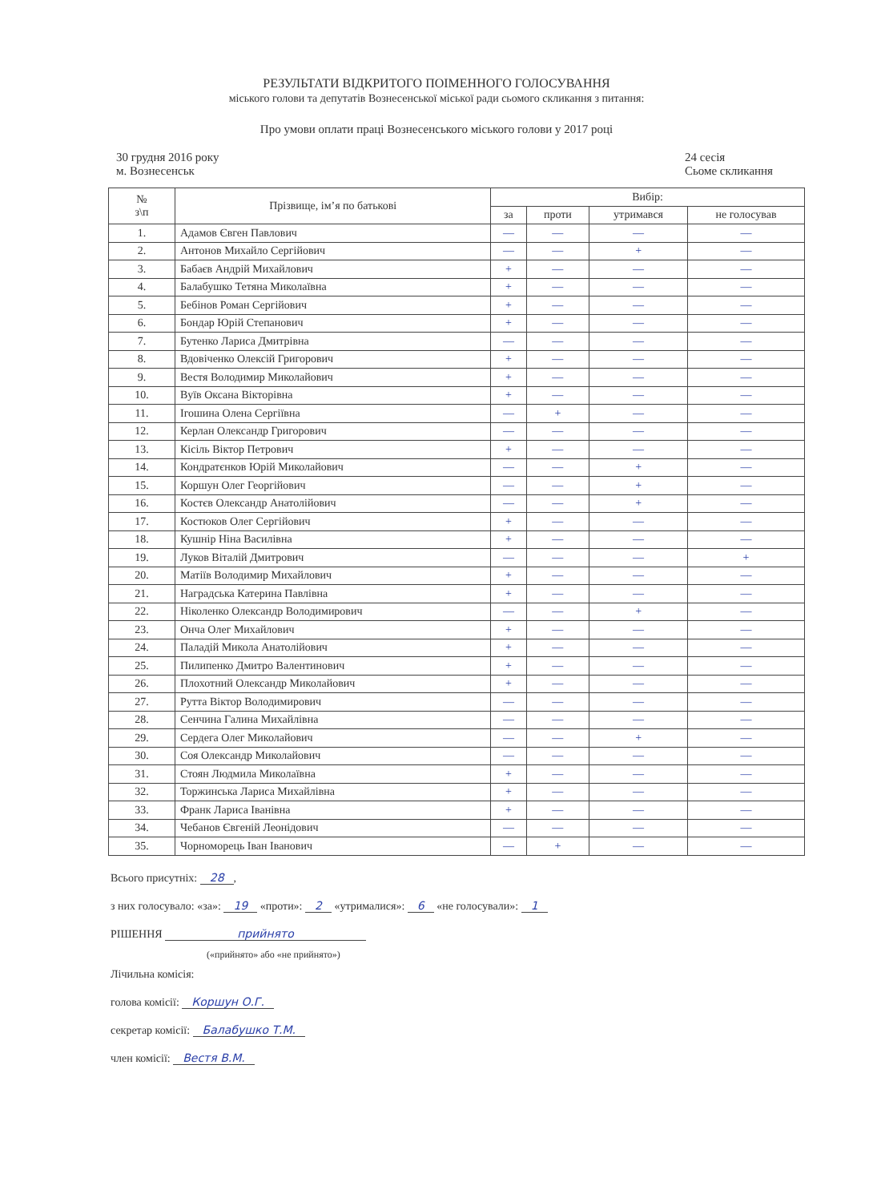РЕЗУЛЬТАТИ ВІДКРИТОГО ПОІМЕННОГО ГОЛОСУВАННЯ
міського голови та депутатів Вознесенської міської ради сьомого скликання з питання:
Про умови оплати праці Вознесенського міського голови у 2017 році
30 грудня 2016 року
м. Вознесенськ
24 сесія
Сьоме скликання
| № з\п | Прізвище, ім’я по батькові | Вибір: | | | |
| --- | --- | --- | --- | --- | --- |
| | | за | проти | утримався | не голосував |
| 1. | Адамов Євген Павлович | — | — | — | — |
| 2. | Антонов Михайло Сергійович | — | — | + | — |
| 3. | Бабаєв Андрій Михайлович | + | — | — | — |
| 4. | Балабушко Тетяна Миколаївна | + | — | — | — |
| 5. | Бебінов Роман Сергійович | + | — | — | — |
| 6. | Бондар Юрій Степанович | + | — | — | — |
| 7. | Бутенко Лариса Дмитрівна | — | — | — | — |
| 8. | Вдовіченко Олексій Григорович | + | — | — | — |
| 9. | Вестя Володимир Миколайович | + | — | — | — |
| 10. | Вуїв Оксана Вікторівна | + | — | — | — |
| 11. | Ігошина Олена Сергіївна | — | + | — | — |
| 12. | Керлан Олександр Григорович | — | — | — | — |
| 13. | Кісіль Віктор Петрович | + | — | — | — |
| 14. | Кондратєнков Юрій Миколайович | — | — | + | — |
| 15. | Коршун Олег Георгійович | — | — | + | — |
| 16. | Костєв Олександр Анатолійович | — | — | + | — |
| 17. | Костюков Олег Сергійович | + | — | — | — |
| 18. | Кушнір Ніна Василівна | + | — | — | — |
| 19. | Луков Віталій Дмитрович | — | — | — | + |
| 20. | Матіїв Володимир Михайлович | + | — | — | — |
| 21. | Наградська Катерина Павлівна | + | — | — | — |
| 22. | Ніколенко Олександр Володимирович | — | — | + | — |
| 23. | Онча Олег Михайлович | + | — | — | — |
| 24. | Паладій Микола Анатолійович | + | — | — | — |
| 25. | Пилипенко Дмитро Валентинович | + | — | — | — |
| 26. | Плохотний Олександр Миколайович | + | — | — | — |
| 27. | Рутта Віктор Володимирович | — | — | — | — |
| 28. | Сенчина Галина Михайлівна | — | — | — | — |
| 29. | Сердега Олег Миколайович | — | — | + | — |
| 30. | Соя Олександр Миколайович | — | — | — | — |
| 31. | Стоян Людмила Миколаївна | + | — | — | — |
| 32. | Торжинська Лариса Михайлівна | + | — | — | — |
| 33. | Франк Лариса Іванівна | + | — | — | — |
| 34. | Чебанов Євгеній Леонідович | — | — | — | — |
| 35. | Чорноморець Іван Іванович | — | + | — | — |
Всього присутніх: 28,
з них голосувало: «за»: 19 «проти»: 2 «утрималися»: 6 «не голосували»: 1
РІШЕННЯ прийнято
(«прийнято» або «не прийнято»)
Лічильна комісія:
голова комісії: Коршун О.Г.
секретар комісії: Балабушко Т.М.
член комісії: Вестя В.М.